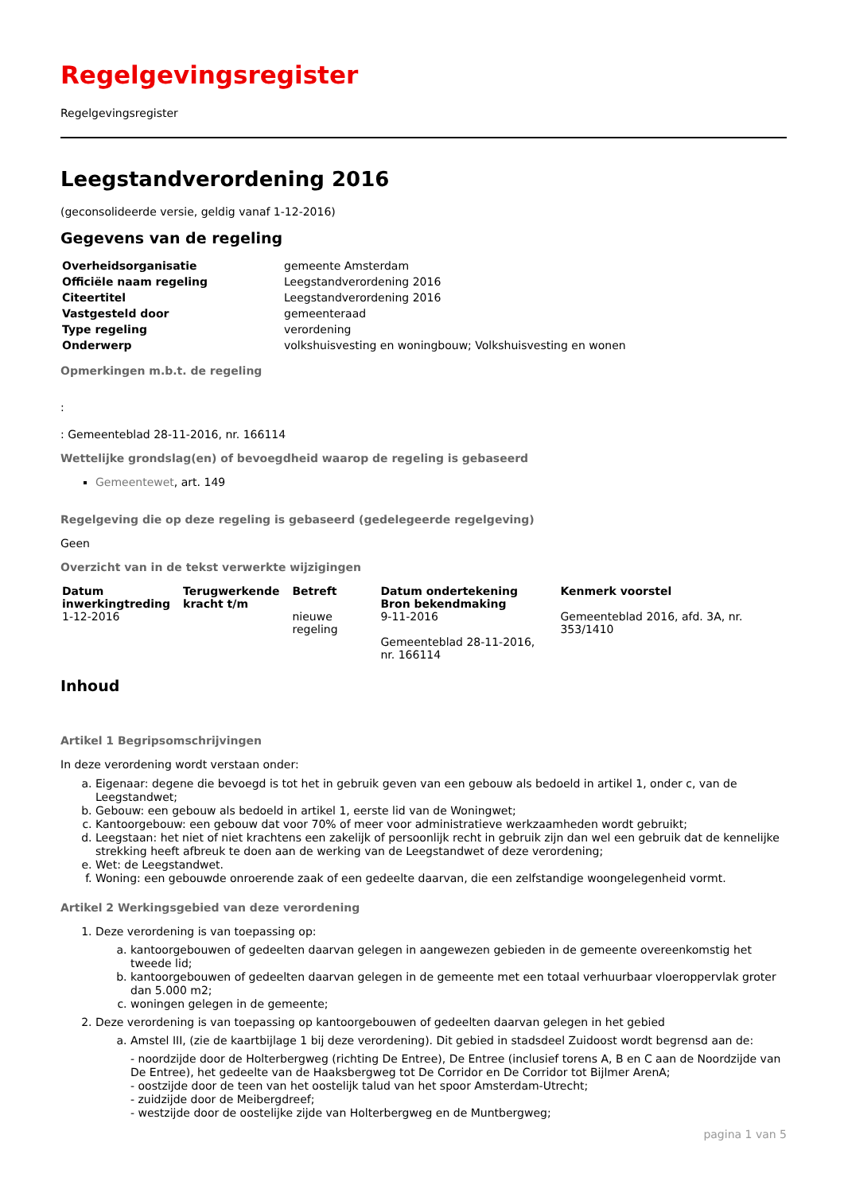Regelgevingsregister
Regelgevingsregister
Leegstandverordening 2016
(geconsolideerde versie, geldig vanaf 1-12-2016)
Gegevens van de regeling
| Overheidsorganisatie | gemeente Amsterdam |
| Officiële naam regeling | Leegstandverordening 2016 |
| Citeertitel | Leegstandverordening 2016 |
| Vastgesteld door | gemeenteraad |
| Type regeling | verordening |
| Onderwerp | volkshuisvesting en woningbouw; Volkshuisvesting en wonen |
Opmerkingen m.b.t. de regeling
:
: Gemeenteblad 28-11-2016, nr. 166114
Wettelijke grondslag(en) of bevoegdheid waarop de regeling is gebaseerd
Gemeentewet, art. 149
Regelgeving die op deze regeling is gebaseerd (gedelegeerde regelgeving)
Geen
Overzicht van in de tekst verwerkte wijzigingen
| Datum inwerkingtreding | Terugwerkende kracht t/m | Betreft | Datum ondertekening Bron bekendmaking | Kenmerk voorstel |
| --- | --- | --- | --- | --- |
| 1-12-2016 | | nieuwe regeling | 9-11-2016 Gemeenteblad 28-11-2016, nr. 166114 | Gemeenteblad 2016, afd. 3A, nr. 353/1410 |
Inhoud
Artikel 1 Begripsomschrijvingen
In deze verordening wordt verstaan onder:
a. Eigenaar: degene die bevoegd is tot het in gebruik geven van een gebouw als bedoeld in artikel 1, onder c, van de Leegstandwet;
b. Gebouw: een gebouw als bedoeld in artikel 1, eerste lid van de Woningwet;
c. Kantoorgebouw: een gebouw dat voor 70% of meer voor administratieve werkzaamheden wordt gebruikt;
d. Leegstaan: het niet of niet krachtens een zakelijk of persoonlijk recht in gebruik zijn dan wel een gebruik dat de kennelijke strekking heeft afbreuk te doen aan de werking van de Leegstandwet of deze verordening;
e. Wet: de Leegstandwet.
f. Woning: een gebouwde onroerende zaak of een gedeelte daarvan, die een zelfstandige woongelegenheid vormt.
Artikel 2 Werkingsgebied van deze verordening
1. Deze verordening is van toepassing op:
a. kantoorgebouwen of gedeelten daarvan gelegen in aangewezen gebieden in de gemeente overeenkomstig het tweede lid;
b. kantoorgebouwen of gedeelten daarvan gelegen in de gemeente met een totaal verhuurbaar vloeroppervlak groter dan 5.000 m2;
c. woningen gelegen in de gemeente;
2. Deze verordening is van toepassing op kantoorgebouwen of gedeelten daarvan gelegen in het gebied
a. Amstel III, (zie de kaartbijlage 1 bij deze verordening). Dit gebied in stadsdeel Zuidoost wordt begrensd aan de:
- noordzijde door de Holterbergweg (richting De Entree), De Entree (inclusief torens A, B en C aan de Noordzijde van De Entree), het gedeelte van de Haaksbergweg tot De Corridor en De Corridor tot Bijlmer ArenA;
- oostzijde door de teen van het oostelijk talud van het spoor Amsterdam-Utrecht;
- zuidzijde door de Meibergdreef;
- westzijde door de oostelijke zijde van Holterbergweg en de Muntbergweg;
pagina 1 van 5